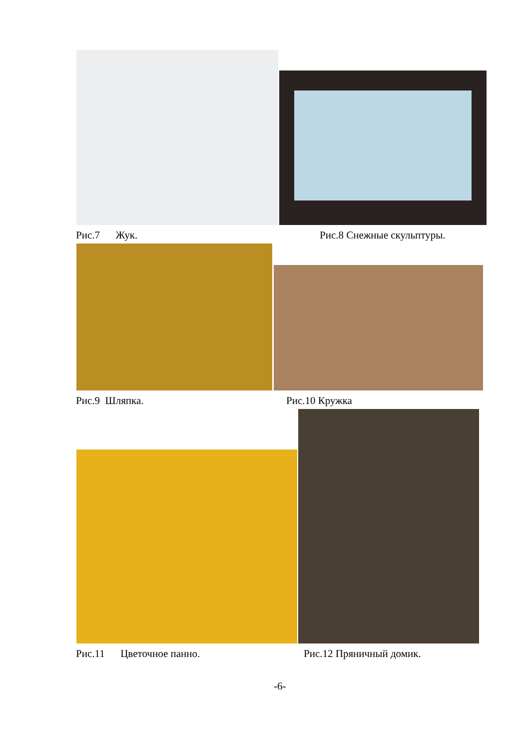Рис.7 Жук. Рис.8 Снежные скульптуры.
Рис.9 Шляпка. Рис.10 Кружка
Рис.11 Цветочное панно. Рис.12 Пряничный домик.
-6-